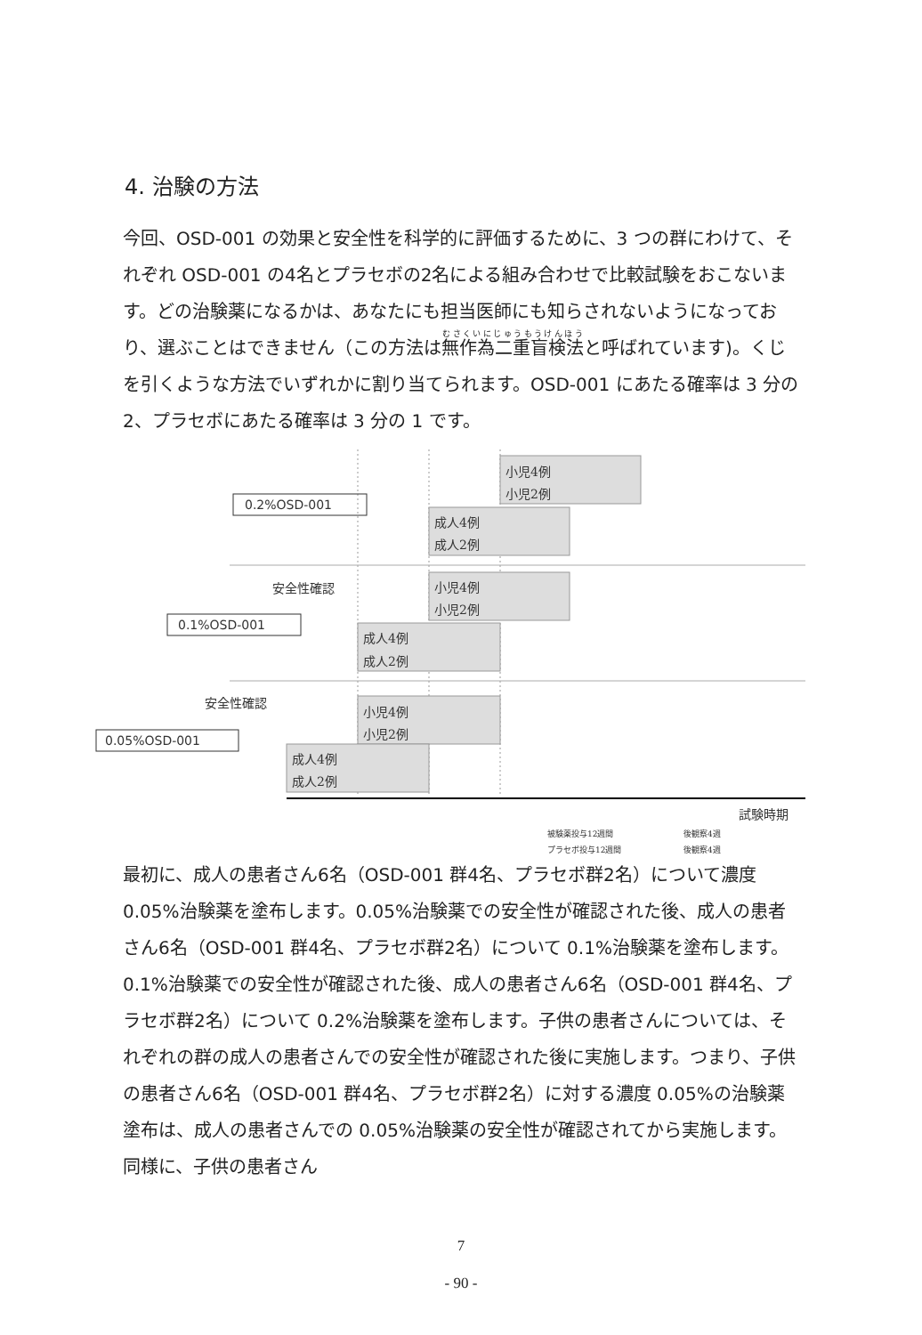4. 治験の方法
今回、OSD-001 の効果と安全性を科学的に評価するために、3 つの群にわけて、それぞれ OSD-001 の4名とプラセボの2名による組み合わせで比較試験をおこないます。どの治験薬になるかは、あなたにも担当医師にも知らされないようになっており、選ぶことはできません（この方法は無作為二重盲検法と呼ばれています)。くじを引くような方法でいずれかに割り当てられます。OSD-001 にあたる確率は 3 分の 2、プラセボにあたる確率は 3 分の 1 です。
小児4例
小児2例
成人4例
成人2例
小児4例
小児2例
成人4例
成人2例
小児4例
小児2例
成人4例
成人2例
0.2%OSD-001
0.1%OSD-001
0.05%OSD-001
安全性確認
安全性確認
試験時期
被験薬投与12週間
プラセボ投与12週間
後観察4週
後観察4週
最初に、成人の患者さん6名（OSD-001 群4名、プラセボ群2名）について濃度 0.05%治験薬を塗布します。0.05%治験薬での安全性が確認された後、成人の患者さん6名（OSD-001 群4名、プラセボ群2名）について 0.1%治験薬を塗布します。0.1%治験薬での安全性が確認された後、成人の患者さん6名（OSD-001 群4名、プラセボ群2名）について 0.2%治験薬を塗布します。子供の患者さんについては、それぞれの群の成人の患者さんでの安全性が確認された後に実施します。つまり、子供の患者さん6名（OSD-001 群4名、プラセボ群2名）に対する濃度 0.05%の治験薬塗布は、成人の患者さんでの 0.05%治験薬の安全性が確認されてから実施します。同様に、子供の患者さん
7
- 90 -